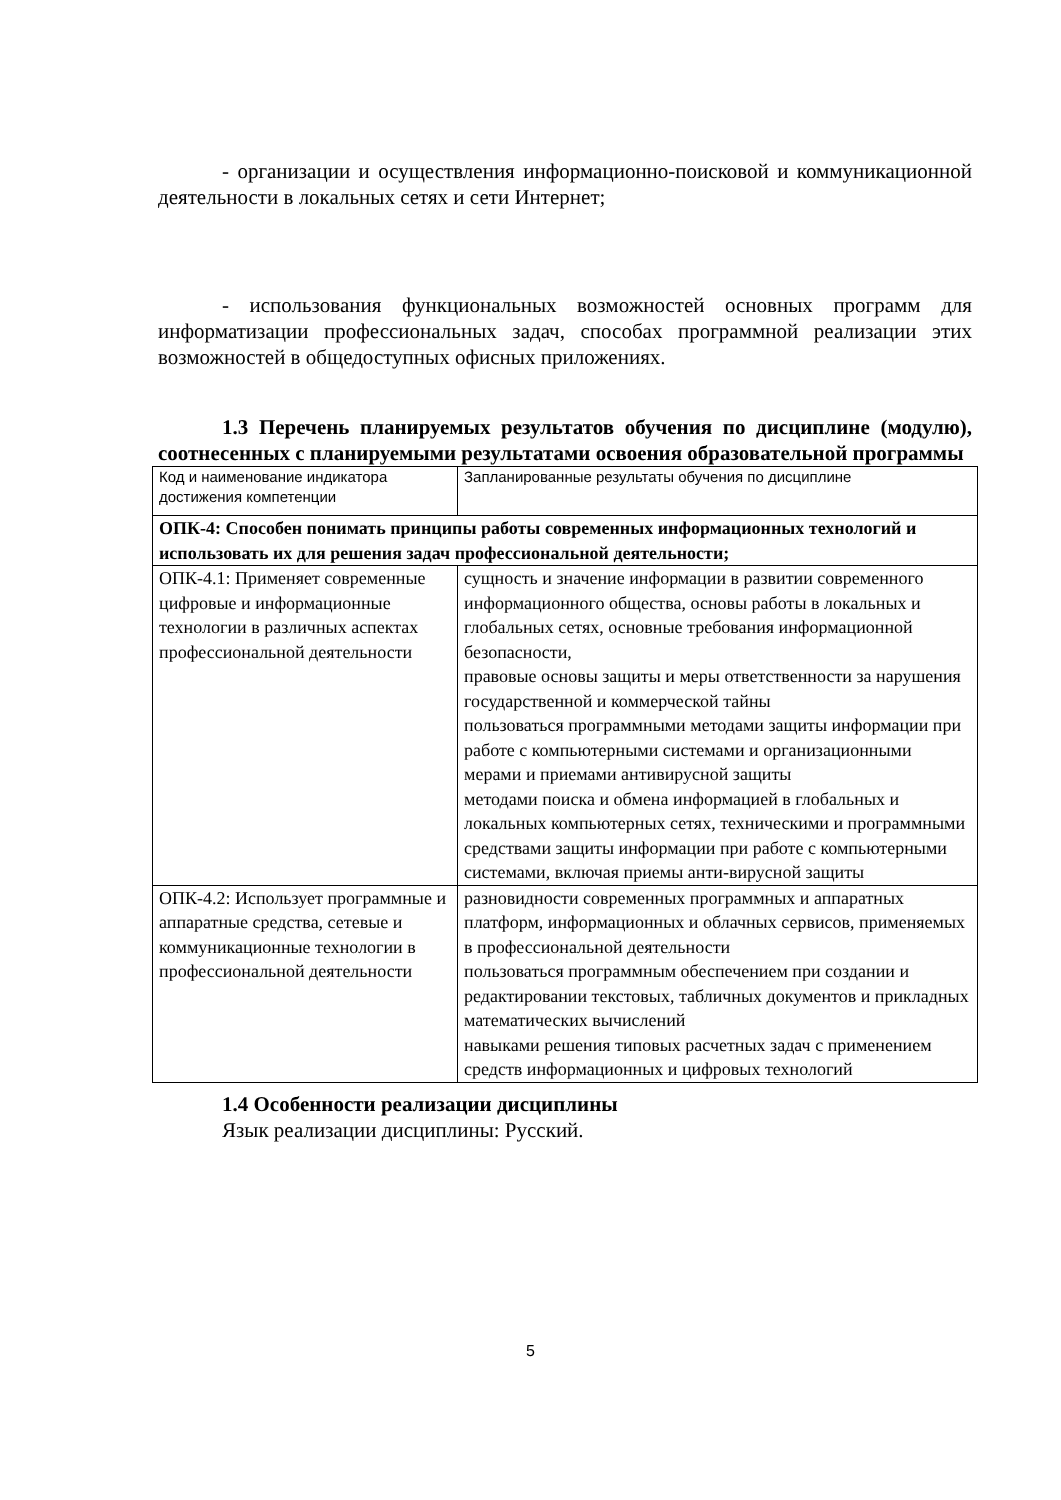- организации и осуществления информационно-поисковой и коммуникационной деятельности в локальных сетях и сети Интернет;
- использования функциональных возможностей основных программ для информатизации профессиональных задач, способах программной реализации этих возможностей в общедоступных офисных приложениях.
1.3 Перечень планируемых результатов обучения по дисциплине (модулю), соотнесенных с планируемыми результатами освоения образовательной программы
| Код и наименование индикатора достижения компетенции | Запланированные результаты обучения по дисциплине |
| ОПК-4: Способен понимать принципы работы современных информационных технологий и использовать их для решения задач профессиональной деятельности; | |
| ОПК-4.1: Применяет современные цифровые и информационные технологии в различных аспектах профессиональной деятельности | сущность и значение информации в развитии современного информационного общества, основы работы в локальных и глобальных сетях, основные требования информационной безопасности, правовые основы защиты и меры ответственности за нарушения государственной и коммерческой тайны пользоваться программными методами защиты информации при работе с компьютерными системами и организационными мерами и приемами антивирусной защиты методами поиска и обмена информацией в глобальных и локальных компьютерных сетях, техническими и программными средствами защиты информации при работе с компьютерными системами, включая приемы анти-вирусной защиты |
| ОПК-4.2: Использует программные и аппаратные средства, сетевые и коммуникационные технологии в профессиональной деятельности | разновидности современных программных и аппаратных платформ, информационных и облачных сервисов, применяемых в профессиональной деятельности пользоваться программным обеспечением при создании и редактировании текстовых, табличных документов и прикладных математических вычислений навыками решения типовых расчетных задач с применением средств информационных и цифровых технологий |
1.4 Особенности реализации дисциплины
Язык реализации дисциплины: Русский.
5